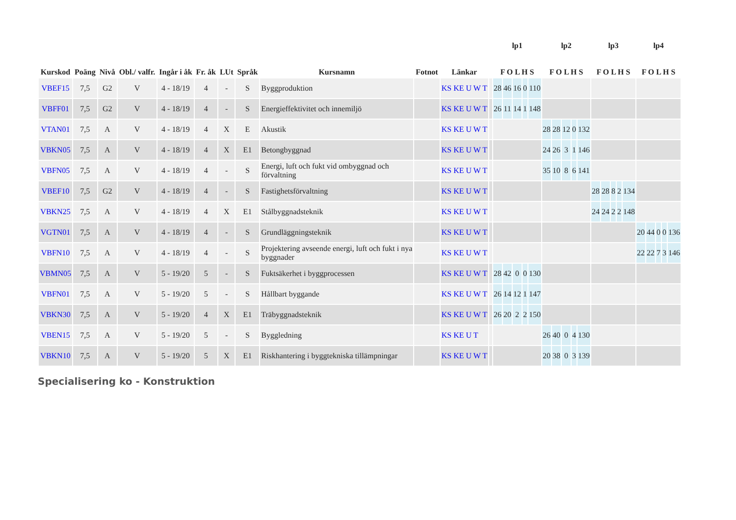| Kurskod | Poäng | Nivå | Obl./ valfr. | Ingår i åk | Fr. åk | LUt | Språk | Kursnamn | Fotnot | Länkar | | lp1 F O L H S | | | | | lp2 F O L H S | | | | | lp3 F O L H S | | | | | lp4 F O L H S | | | | |
| --- | --- | --- | --- | --- | --- | --- | --- | --- | --- | --- | --- | --- | --- | --- | --- | --- | --- | --- | --- | --- | --- | --- | --- | --- | --- | --- | --- | --- | --- | --- | --- |
| VBEF15 | 7,5 | G2 | V | 4 - 18/19 | 4 | - | S | Byggproduktion | | KS KE U W T | | 28 | 46 | 16 | 0 | 110 | | | | | | | | | | | | | | | |
| VBFF01 | 7,5 | G2 | V | 4 - 18/19 | 4 | - | S | Energieffektivitet och innemiljö | | KS KE U W T | | 26 | 11 | 14 | 1 | 148 | | | | | | | | | | | | | | | |
| VTAN01 | 7,5 | A | V | 4 - 18/19 | 4 | X | E | Akustik | | KS KE U W T | | | | | | | 28 | 28 | 12 | 0 | 132 | | | | | | | | | | |
| VBKN05 | 7,5 | A | V | 4 - 18/19 | 4 | X | E1 | Betongbyggnad | | KS KE U W T | | | | | | | 24 | 26 | 3 | 1 | 146 | | | | | | | | | | |
| VBFN05 | 7,5 | A | V | 4 - 18/19 | 4 | - | S | Energi, luft och fukt vid ombyggnad och förvaltning | | KS KE U W T | | | | | | | 35 | 10 | 8 | 6 | 141 | | | | | | | | | | |
| VBEF10 | 7,5 | G2 | V | 4 - 18/19 | 4 | - | S | Fastighetsförvaltning | | KS KE U W T | | | | | | | | | | | | 28 | 28 | 8 | 2 | 134 | | | | | |
| VBKN25 | 7,5 | A | V | 4 - 18/19 | 4 | X | E1 | Stålbyggnadsteknik | | KS KE U W T | | | | | | | | | | | | 24 | 24 | 2 | 2 | 148 | | | | | |
| VGTN01 | 7,5 | A | V | 4 - 18/19 | 4 | - | S | Grundläggningsteknik | | KS KE U W T | | | | | | | | | | | | | | | | | 20 | 44 | 0 | 0 | 136 |
| VBFN10 | 7,5 | A | V | 4 - 18/19 | 4 | - | S | Projektering avseende energi, luft och fukt i nya byggnader | | KS KE U W T | | | | | | | | | | | | | | | | | 22 | 22 | 7 | 3 | 146 |
| VBMN05 | 7,5 | A | V | 5 - 19/20 | 5 | - | S | Fuktsäkerhet i byggprocessen | | KS KE U W T | | 28 | 42 | 0 | 0 | 130 | | | | | | | | | | | | | | | |
| VBFN01 | 7,5 | A | V | 5 - 19/20 | 5 | - | S | Hållbart byggande | | KS KE U W T | | 26 | 14 | 12 | 1 | 147 | | | | | | | | | | | | | | | |
| VBKN30 | 7,5 | A | V | 5 - 19/20 | 4 | X | E1 | Träbyggnadsteknik | | KS KE U W T | | 26 | 20 | 2 | 2 | 150 | | | | | | | | | | | | | | | |
| VBEN15 | 7,5 | A | V | 5 - 19/20 | 5 | - | S | Byggledning | | KS KE U T | | | | | | | 26 | 40 | 0 | 4 | 130 | | | | | | | | | | |
| VBKN10 | 7,5 | A | V | 5 - 19/20 | 5 | X | E1 | Riskhantering i byggtekniska tillämpningar | | KS KE U W T | | | | | | | 20 | 38 | 0 | 3 | 139 | | | | | | | | | | |
Specialisering ko - Konstruktion